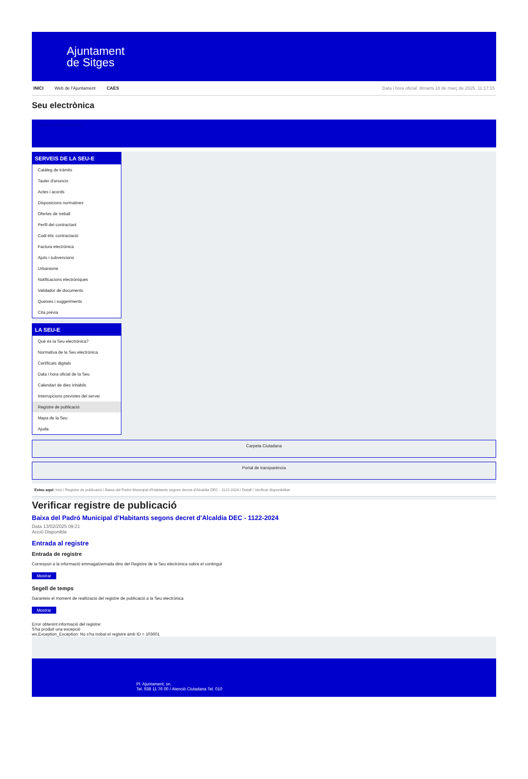Ajuntament
de Sitges
INICI Web de l'Ajuntament CAES Data i hora oficial: dimarts 18 de març de 2025, 11:17:15
Seu electrònica
Obtenir còpia autèntica
SERVEIS DE LA SEU-E
Catàleg de tràmits
Tauler d'anuncis
Actes i acords
Disposicions normatives
Ofertes de treball
Perfil del contractant
Codi ètic contractació
Factura electrònica
Ajuts i subvencions
Urbanisme
Notificacions electròniques
Validador de documents
Queixes i suggeriments
Cita prèvia
LA SEU-E
Què és la Seu electrònica?
Normativa de la Seu electrònica
Certificats digitals
Data i hora oficial de la Seu
Calendari de dies inhàbils
Interrupcions previstes del servei
Registre de publicació
Mapa de la Seu
Ajuda
Carpeta Ciutadana
Portal de transparència
Esteu aquí: Inici / Registre de publicació / Baixa del Padró Municipal d'Habitants segons decret d'Alcaldia DEC - 1122-2024 / Detall / Verificar disponibilitat
Verificar registre de publicació
Baixa del Padró Municipal d’Habitants segons decret d'Alcaldia DEC - 1122-2024
Data 13/02/2025 09:21
Acció Disponible
Entrada al registre
Entrada de registre
Correspon a la informació emmagatzemada dins del Registre de la Seu electrònica sobre el contingut
Mostrar
Segell de temps
Garanteix el moment de realització del registre de publicació a la Seu electrònica
Mostrar
Error obtenint informació del registre:
S'ha produit una excepció
ws.Exception_Exception: No s'ha trobat el registre amb ID = 103601
Pl. Ajuntament, sn.
Tel. 938 11 76 00 / Atenció Ciutadana Tel. 010